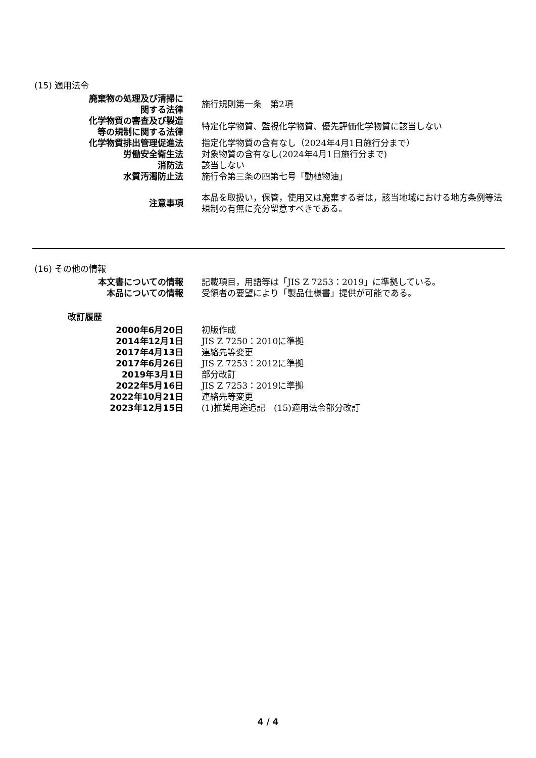(15) 適用法令
| 廃棄物の処理及び清掃に 関する法律 | 施行規則第一条 第2項 |
| 化学物質の審査及び製造 等の規制に関する法律 | 特定化学物質、監視化学物質、優先評価化学物質に該当しない |
| 化学物質排出管理促進法 | 指定化学物質の含有なし（2024年4月1日施行分まで） |
| 労働安全衛生法 | 対象物質の含有なし(2024年4月1日施行分まで) |
| 消防法 | 該当しない |
| 水質汚濁防止法 | 施行令第三条の四第七号「動植物油」 |
| 注意事項 | 本品を取扱い，保管，使用又は廃棄する者は，該当地域における地方条例等法規制の有無に充分留意すべきである。 |
(16) その他の情報
| 本文書についての情報 | 記載項目，用語等は「JIS Z 7253：2019」に準拠している。 |
| 本品についての情報 | 受領者の要望により「製品仕様書」提供が可能である。 |
改訂履歴
| 2000年6月20日 | 初版作成 |
| 2014年12月1日 | JIS Z 7250：2010に準拠 |
| 2017年4月13日 | 連絡先等変更 |
| 2017年6月26日 | JIS Z 7253：2012に準拠 |
| 2019年3月1日 | 部分改訂 |
| 2022年5月16日 | JIS Z 7253：2019に準拠 |
| 2022年10月21日 | 連絡先等変更 |
| 2023年12月15日 | (1)推奨用途追記 (15)適用法令部分改訂 |
4 / 4